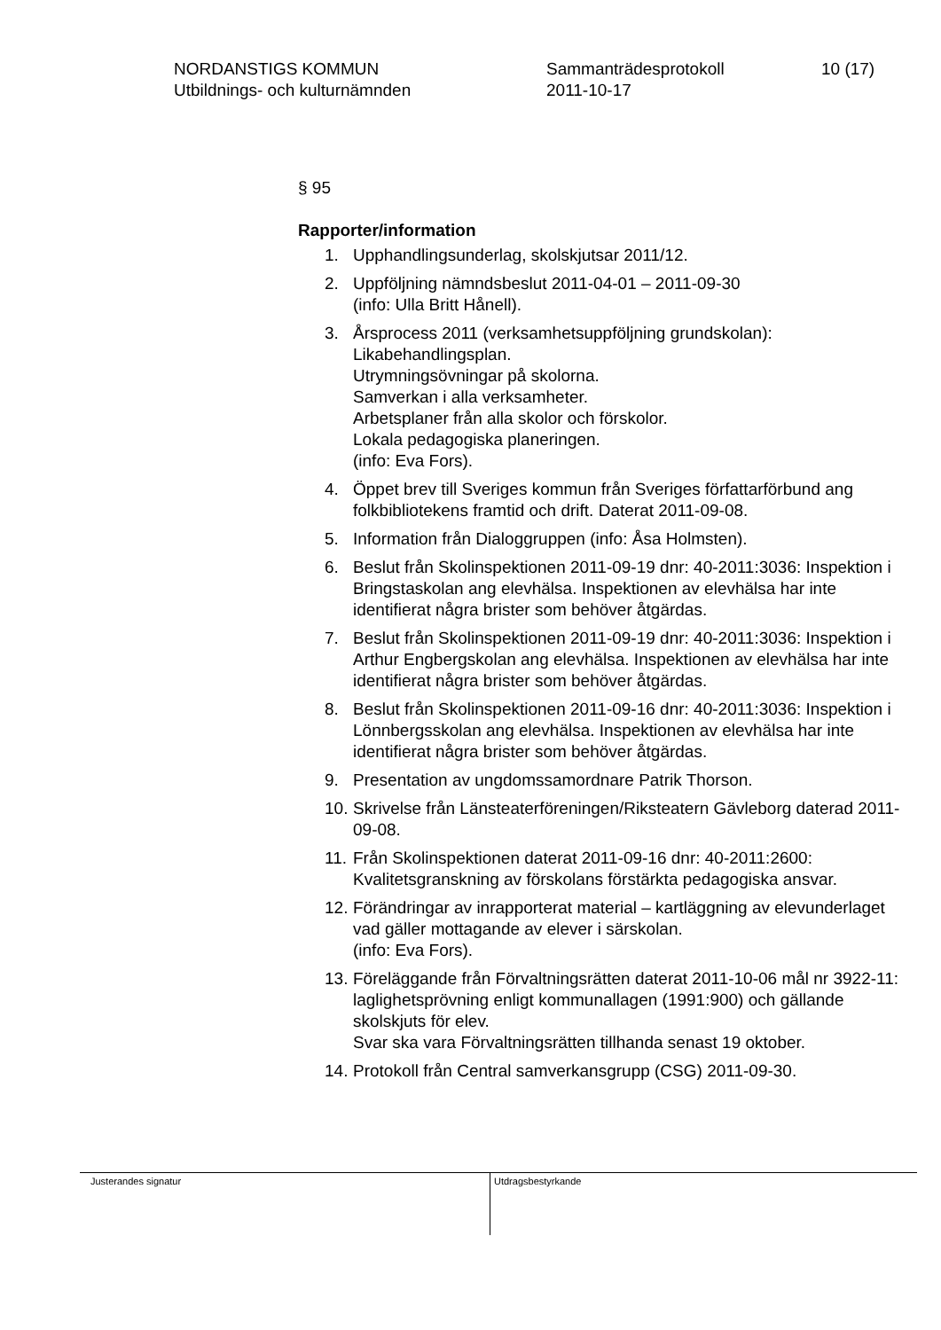NORDANSTIGS KOMMUN
Utbildnings- och kulturnämnden
Sammanträdesprotokoll
2011-10-17
10 (17)
§ 95
Rapporter/information
1. Upphandlingsunderlag, skolskjutsar 2011/12.
2. Uppföljning nämndsbeslut 2011-04-01 – 2011-09-30
(info: Ulla Britt Hånell).
3. Årsprocess 2011 (verksamhetsuppföljning grundskolan):
Likabehandlingsplan.
Utrymningsövningar på skolorna.
Samverkan i alla verksamheter.
Arbetsplaner från alla skolor och förskolor.
Lokala pedagogiska planeringen.
(info: Eva Fors).
4. Öppet brev till Sveriges kommun från Sveriges författarförbund ang folkbibliotekens framtid och drift. Daterat 2011-09-08.
5. Information från Dialoggruppen (info: Åsa Holmsten).
6. Beslut från Skolinspektionen 2011-09-19 dnr: 40-2011:3036: Inspektion i Bringstaskolan ang elevhälsa. Inspektionen av elevhälsa har inte identifierat några brister som behöver åtgärdas.
7. Beslut från Skolinspektionen 2011-09-19 dnr: 40-2011:3036: Inspektion i Arthur Engbergskolan ang elevhälsa. Inspektionen av elevhälsa har inte identifierat några brister som behöver åtgärdas.
8. Beslut från Skolinspektionen 2011-09-16 dnr: 40-2011:3036: Inspektion i Lönnbergsskolan ang elevhälsa. Inspektionen av elevhälsa har inte identifierat några brister som behöver åtgärdas.
9. Presentation av ungdomssamordnare Patrik Thorson.
10. Skrivelse från Länsteaterföreningen/Riksteatern Gävleborg daterad 2011-09-08.
11. Från Skolinspektionen daterat 2011-09-16 dnr: 40-2011:2600: Kvalitetsgranskning av förskolans förstärkta pedagogiska ansvar.
12. Förändringar av inrapporterat material – kartläggning av elevunderlaget vad gäller mottagande av elever i särskolan.
(info: Eva Fors).
13. Föreläggande från Förvaltningsrätten daterat 2011-10-06 mål nr 3922-11: laglighetsprövning enligt kommunallagen (1991:900) och gällande skolskjuts för elev.
Svar ska vara Förvaltningsrätten tillhanda senast 19 oktober.
14. Protokoll från Central samverkansgrupp (CSG) 2011-09-30.
Justerandes signatur
Utdragsbestyrkande